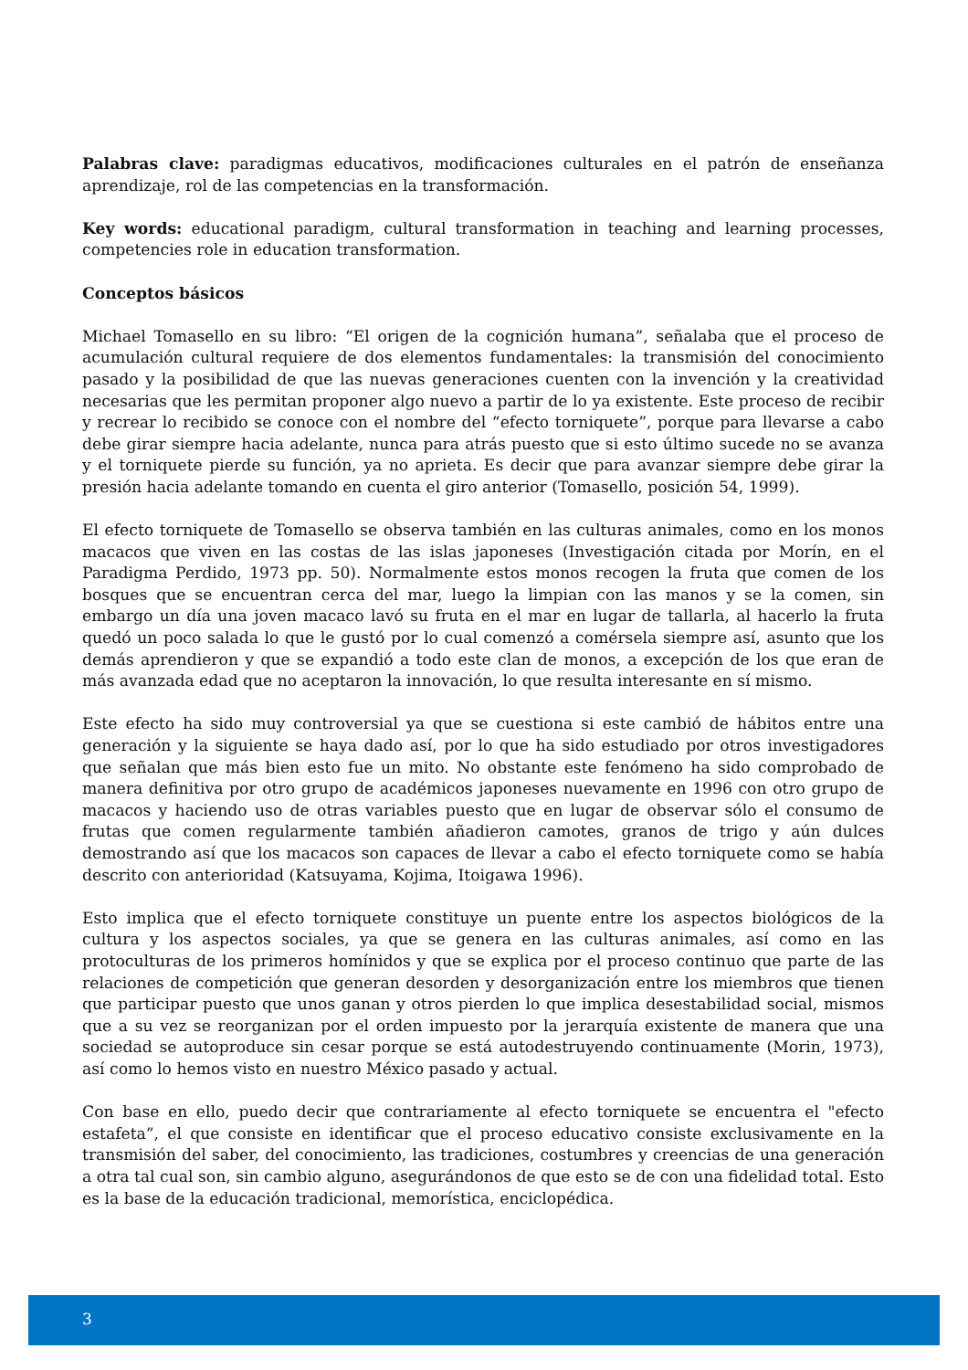Palabras clave: paradigmas educativos, modificaciones culturales en el patrón de enseñanza aprendizaje, rol de las competencias en la transformación.
Key words: educational paradigm, cultural transformation in teaching and learning processes, competencies role in education transformation.
Conceptos básicos
Michael Tomasello en su libro: “El origen de la cognición humana”, señalaba que el proceso de acumulación cultural requiere de dos elementos fundamentales: la transmisión del conocimiento pasado y la posibilidad de que las nuevas generaciones cuenten con la invención y la creatividad necesarias que les permitan proponer algo nuevo a partir de lo ya existente. Este proceso de recibir y recrear lo recibido se conoce con el nombre del “efecto torniquete”, porque para llevarse a cabo debe girar siempre hacia adelante, nunca para atrás puesto que si esto último sucede no se avanza y el torniquete pierde su función, ya no aprieta. Es decir que para avanzar siempre debe girar la presión hacia adelante tomando en cuenta el giro anterior (Tomasello, posición 54, 1999).
El efecto torniquete de Tomasello se observa también en las culturas animales, como en los monos macacos que viven en las costas de las islas japoneses (Investigación citada por Morín, en el Paradigma Perdido, 1973 pp. 50). Normalmente estos monos recogen la fruta que comen de los bosques que se encuentran cerca del mar, luego la limpian con las manos y se la comen, sin embargo un día una joven macaco lavó su fruta en el mar en lugar de tallarla, al hacerlo la fruta quedó un poco salada lo que le gustó por lo cual comenzó a comérsela siempre así, asunto que los demás aprendieron y que se expandió a todo este clan de monos, a excepción de los que eran de más avanzada edad que no aceptaron la innovación, lo que resulta interesante en sí mismo.
Este efecto ha sido muy controversial ya que se cuestiona si este cambió de hábitos entre una generación y la siguiente se haya dado así, por lo que ha sido estudiado por otros investigadores que señalan que más bien esto fue un mito. No obstante este fenómeno ha sido comprobado de manera definitiva por otro grupo de académicos japoneses nuevamente en 1996 con otro grupo de macacos y haciendo uso de otras variables puesto que en lugar de observar sólo el consumo de frutas que comen regularmente también añadieron camotes, granos de trigo y aún dulces demostrando así que los macacos son capaces de llevar a cabo el efecto torniquete como se había descrito con anterioridad (Katsuyama, Kojima, Itoigawa 1996).
Esto implica que el efecto torniquete constituye un puente entre los aspectos biológicos de la cultura y los aspectos sociales, ya que se genera en las culturas animales, así como en las protoculturas de los primeros homínidos y que se explica por el proceso continuo que parte de las relaciones de competición que generan desorden y desorganización entre los miembros que tienen que participar puesto que unos ganan y otros pierden lo que implica desestabilidad social, mismos que a su vez se reorganizan por el orden impuesto por la jerarquía existente de manera que una sociedad se autoproduce sin cesar porque se está autodestruyendo continuamente (Morin, 1973), así como lo hemos visto en nuestro México pasado y actual.
Con base en ello, puedo decir que contrariamente al efecto torniquete se encuentra el "efecto estafeta”, el que consiste en identificar que el proceso educativo consiste exclusivamente en la transmisión del saber, del conocimiento, las tradiciones, costumbres y creencias de una generación a otra tal cual son, sin cambio alguno, asegurándonos de que esto se de con una fidelidad total. Esto es la base de la educación tradicional, memorística, enciclopédica.
3